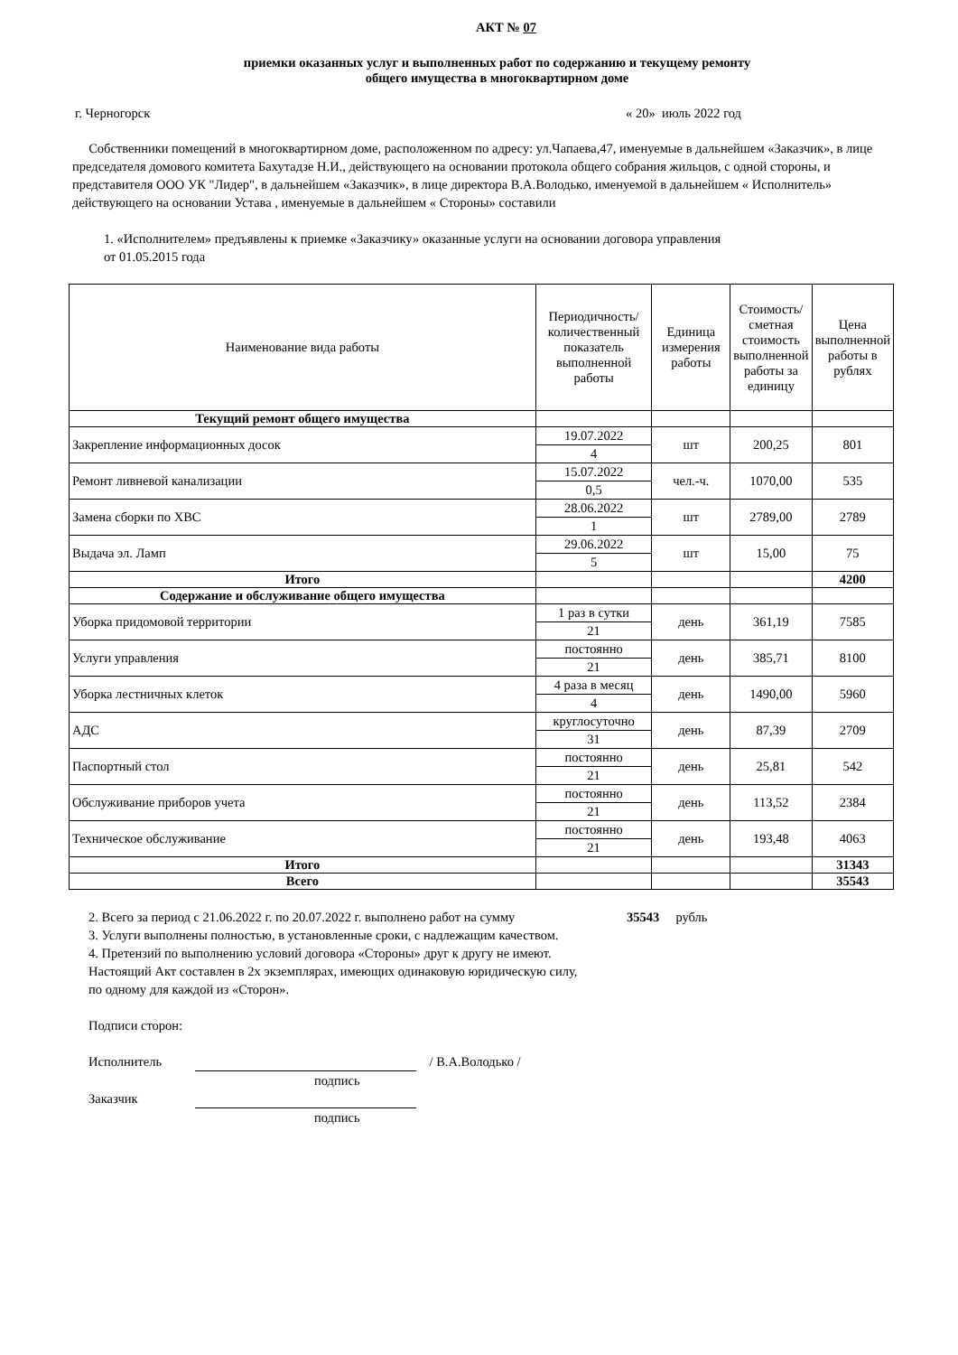АКТ № 07
приемки оказанных услуг и выполненных работ по содержанию и текущему ремонту
общего имущества в многоквартирном доме
г. Черногорск « 20» июль 2022 год
Собственники помещений в многоквартирном доме, расположенном по адресу: ул.Чапаева,47, именуемые в дальнейшем «Заказчик», в лице председателя домового комитета Бахутадзе Н.И., действующего на основании протокола общего собрания жильцов, с одной стороны, и представителя ООО УК "Лидер", в дальнейшем «Заказчик», в лице директора В.А.Володько, именуемой в дальнейшем « Исполнитель» действующего на основании Устава , именуемые в дальнейшем « Стороны» составили
1. «Исполнителем» предъявлены к приемке «Заказчику» оказанные услуги на основании договора управления от 01.05.2015 года
| Наименование вида работы | Периодичность/количественный показатель выполненной работы | Единица измерения работы | Стоимость/ сметная стоимость выполненной работы за единицу | Цена выполненной работы в рублях |
| --- | --- | --- | --- | --- |
| Текущий ремонт общего имущества | | | | |
| Закрепление информационных досок | 19.07.2022 4 | шт | 200,25 | 801 |
| Ремонт ливневой канализации | 15.07.2022 0,5 | чел.-ч. | 1070,00 | 535 |
| Замена сборки по ХВС | 28.06.2022 1 | шт | 2789,00 | 2789 |
| Выдача эл. Ламп | 29.06.2022 5 | шт | 15,00 | 75 |
| Итого | | | | 4200 |
| Содержание и обслуживание общего имущества | | | | |
| Уборка придомовой территории | 1 раз в сутки 21 | день | 361,19 | 7585 |
| Услуги управления | постоянно 21 | день | 385,71 | 8100 |
| Уборка лестничных клеток | 4 раза в месяц 4 | день | 1490,00 | 5960 |
| АДС | круглосуточно 31 | день | 87,39 | 2709 |
| Паспортный стол | постоянно 21 | день | 25,81 | 542 |
| Обслуживание приборов учета | постоянно 21 | день | 113,52 | 2384 |
| Техническое обслуживание | постоянно 21 | день | 193,48 | 4063 |
| Итого | | | | 31343 |
| Всего | | | | 35543 |
2. Всего за период с 21.06.2022 г. по 20.07.2022 г. выполнено работ на сумму 35543 рубль
3. Услуги выполнены полностью, в установленные сроки, с надлежащим качеством.
4. Претензий по выполнению условий договора «Стороны» друг к другу не имеют.
Настоящий Акт составлен в 2х экземплярах, имеющих одинаковую юридическую силу,
по одному для каждой из «Сторон».
Подписи сторон:
Исполнитель / В.А.Володько /
подпись
Заказчик
подпись